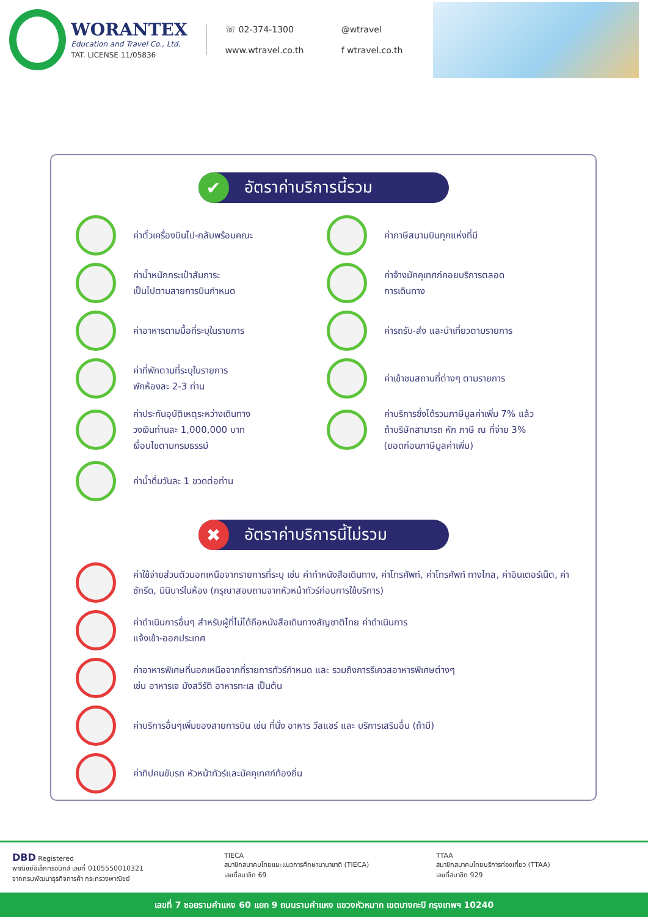WORANTEX
Education and Travel Co., Ltd.
TAT. LICENSE 11/05836
☏ 02-374-1300 @wtravel www.wtravel.co.th f wtravel.co.th
✔ อัตราค่าบริการนี้รวม
ค่าตั๋วเครื่องบินไป-กลับพร้อมคณะ
ค่าภาษีสนามบินทุกแห่งที่มี
ค่าน้ำหนักกระเป๋าสัมภาระ
เป็นไปตามสายการบินกำหนด
ค่าจ้างมัคคุเทศก์คอยบริการตลอด
การเดินทาง
ค่าอาหารตามมื้อที่ระบุในรายการ
ค่ารถรับ-ส่ง และนำเที่ยวตามรายการ
ค่าที่พักตามที่ระบุในรายการ
พักห้องละ 2-3 ท่าน
ค่าเข้าชมสถานที่ต่างๆ ตามรายการ
ค่าประกันอุบัติเหตุระหว่างเดินทาง
วงเงินท่านละ 1,000,000 บาท
เงื่อนไขตามกรมธรรม์
ค่าบริการซึ่งได้รวมภาษีมูลค่าเพิ่ม 7% แล้ว
ถ้าบริษัทสามารถ หัก ภาษี ณ ที่จ่าย 3%
(ยอดก่อนภาษีมูลค่าเพิ่ม)
ค่าน้ำดื่มวันละ 1 ขวดต่อท่าน
✖ อัตราค่าบริการนี้ไม่รวม
ค่าใช้จ่ายส่วนตัวนอกเหนือจากรายการที่ระบุ เช่น ค่าทำหนังสือเดินทาง, ค่าโทรศัพท์, ค่าโทรศัพท์ ทางไกล, ค่าอินเตอร์เน็ต, ค่าซักรีด, มินิบาร์ในห้อง (กรุณาสอบถามจากหัวหน้าทัวร์ก่อนการใช้บริการ)
ค่าดำเนินการอื่นๆ สำหรับผู้ที่ไม่ได้ถือหนังสือเดินทางสัญชาติไทย ค่าดำเนินการ
แจ้งเข้า-ออกประเทศ
ค่าอาหารพิเศษที่นอกเหนือจากที่รายการทัวร์กำหนด และ รวมถึงการรีเควสอาหารพิเศษต่างๆ
เช่น อาหารเจ มังสวิรัติ อาหารทะเล เป็นต้น
ค่าบริการอื่นๆเพิ่มของสายการบิน เช่น ที่นั่ง อาหาร วีลแชร์ และ บริการเสริมอื่น (ถ้ามี)
ค่าทิปคนขับรถ หัวหน้าทัวร์และมัคคุเทศก์ท้องถิ่น
DBD Registered
พาณิชย์อิเล็กทรอนิกส์ เลขที่ 0105550010321
จากกรมพัฒนาธุรกิจการค้า กระทรวงพาณิชย์
TIECA
สมาชิกสมาคมไทยแนะแนวการศึกษานานาชาติ (TIECA)
เลขที่สมาชิก 69
TTAA
สมาชิกสมาคมไทยบริการท่องเที่ยว (TTAA)
เลขที่สมาชิก 929
เลขที่ 7 ซอยรามคำแหง 60 แยก 9 ถนนรามคำแหง แขวงหัวหมาก เขตบางกะปิ กรุงเทพฯ 10240